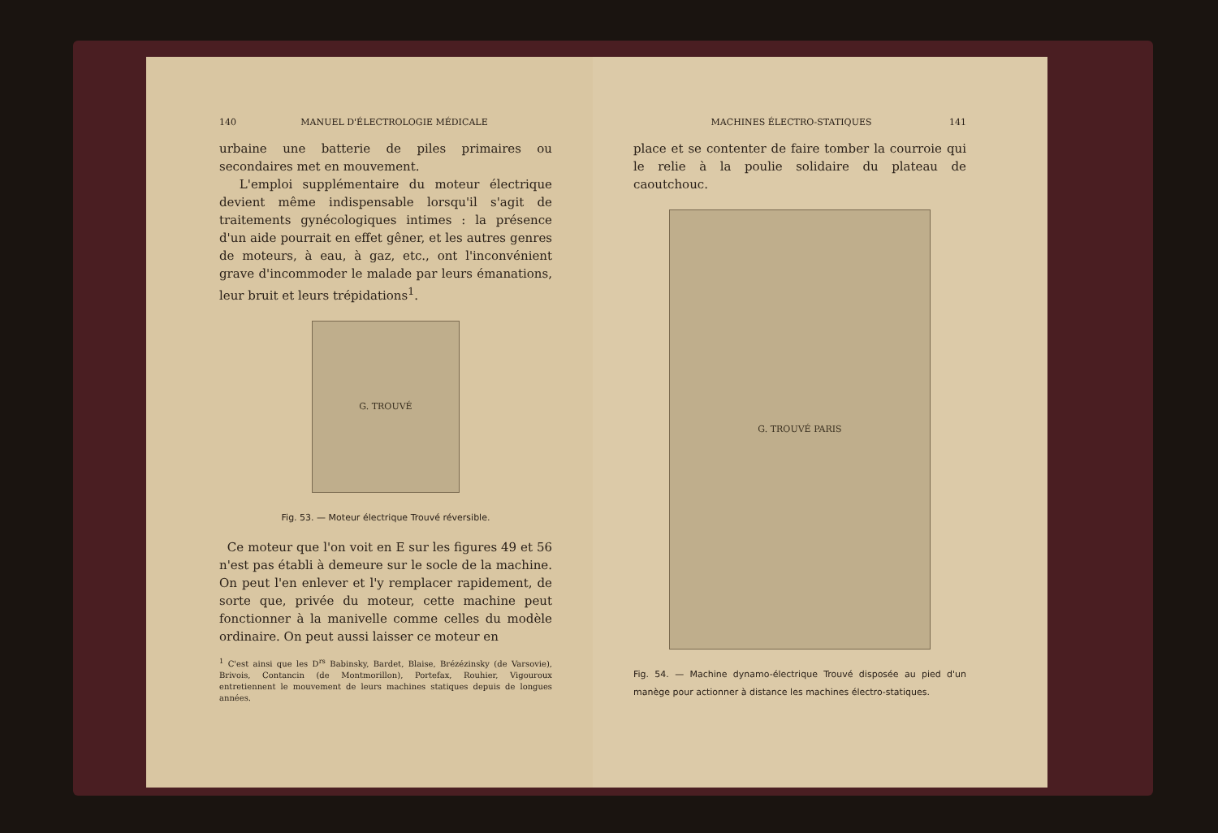140 MANUEL D'ÉLECTROLOGIE MÉDICALE
urbaine une batterie de piles primaires ou secondaires met en mouvement.
L'emploi supplémentaire du moteur électrique devient même indispensable lorsqu'il s'agit de traitements gynécologiques intimes : la présence d'un aide pourrait en effet gêner, et les autres genres de moteurs, à eau, à gaz, etc., ont l'inconvénient grave d'incommoder le malade par leurs émanations, leur bruit et leurs trépidations<sup>1</sup>.
G. TROUVÉ
Fig. 53. — Moteur électrique Trouvé réversible.
Ce moteur que l'on voit en E sur les figures 49 et 56 n'est pas établi à demeure sur le socle de la machine. On peut l'en enlever et l'y remplacer rapidement, de sorte que, privée du moteur, cette machine peut fonctionner à la manivelle comme celles du modèle ordinaire. On peut aussi laisser ce moteur en
<sup>1</sup> C'est ainsi que les D<sup>rs</sup> Babinsky, Bardet, Blaise, Brézézinsky (de Varsovie), Brivois, Contancin (de Montmorillon), Portefax, Rouhier, Vigouroux entretiennent le mouvement de leurs machines statiques depuis de longues années.
MACHINES ÉLECTRO-STATIQUES 141
place et se contenter de faire tomber la courroie qui le relie à la poulie solidaire du plateau de caoutchouc.
G. TROUVÉ PARIS
Fig. 54. — Machine dynamo-électrique Trouvé disposée au pied d'un manège pour actionner à distance les machines électro-statiques.